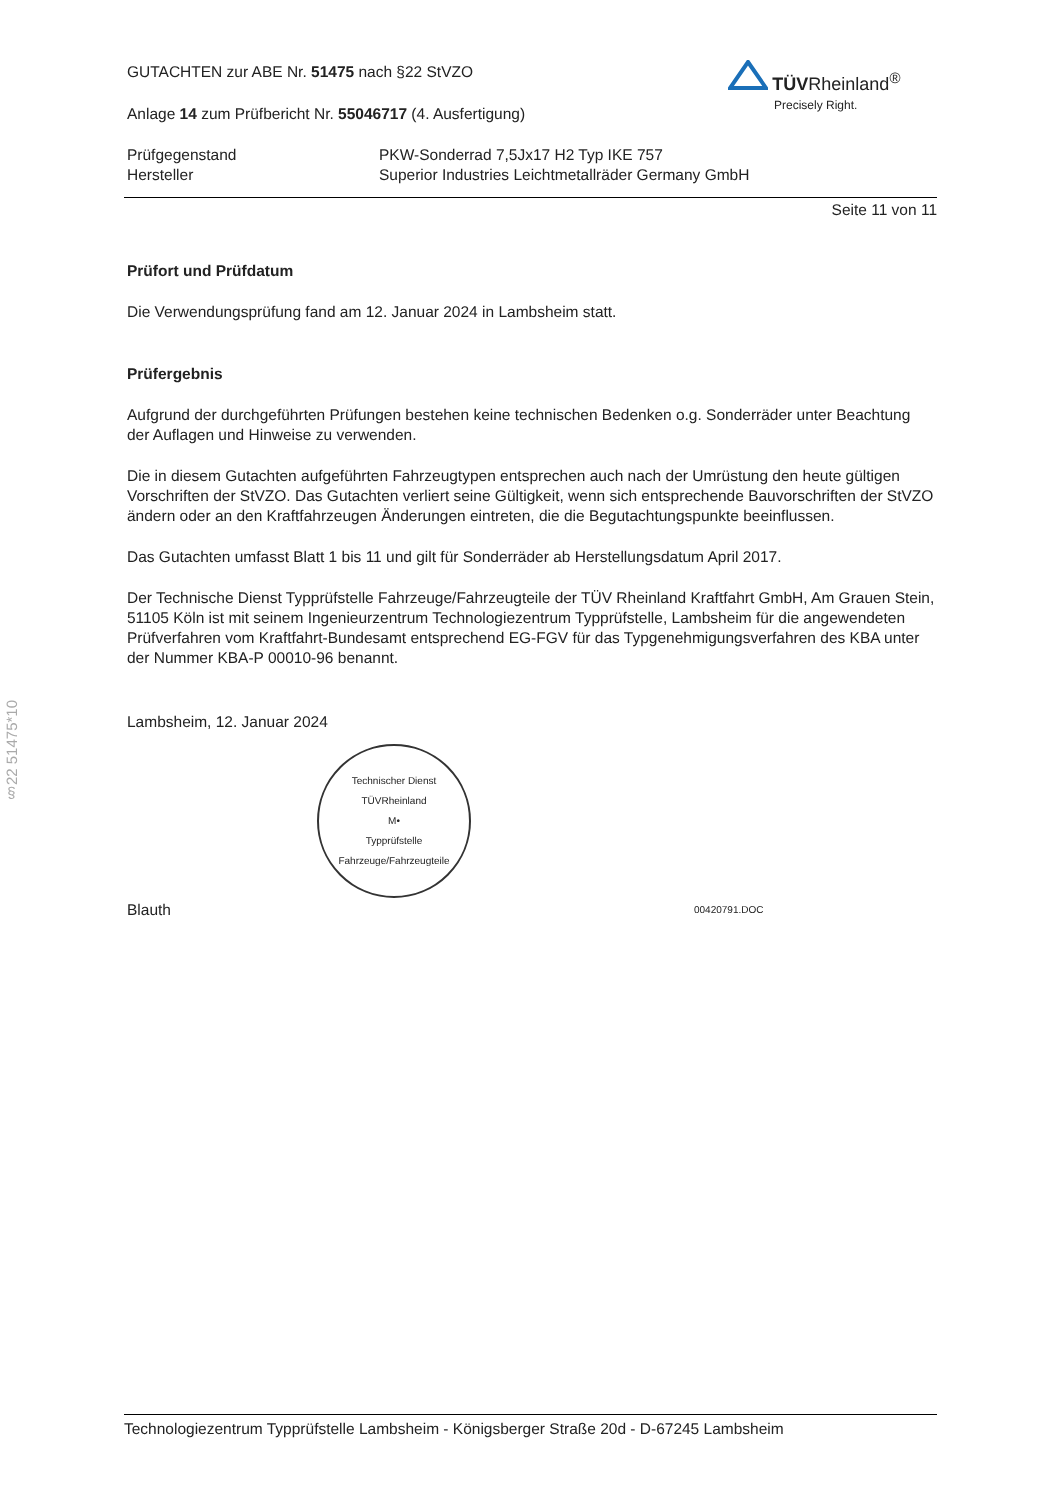TÜVRheinland<sup>®</sup>
Precisely Right.
§22 51475*10
GUTACHTEN zur ABE Nr. 51475 nach §22 StVZO
Anlage 14 zum Prüfbericht Nr. 55046717 (4. Ausfertigung)
Prüfgegenstand PKW-Sonderrad 7,5Jx17 H2 Typ IKE 757
Hersteller Superior Industries Leichtmetallräder Germany GmbH
Seite 11 von 11
Prüfort und Prüfdatum
Die Verwendungsprüfung fand am 12. Januar 2024 in Lambsheim statt.
Prüfergebnis
Aufgrund der durchgeführten Prüfungen bestehen keine technischen Bedenken o.g. Sonderräder unter Beachtung der Auflagen und Hinweise zu verwenden.
Die in diesem Gutachten aufgeführten Fahrzeugtypen entsprechen auch nach der Umrüstung den heute gültigen Vorschriften der StVZO. Das Gutachten verliert seine Gültigkeit, wenn sich entsprechende Bauvorschriften der StVZO ändern oder an den Kraftfahrzeugen Änderungen eintreten, die die Begutachtungspunkte beeinflussen.
Das Gutachten umfasst Blatt 1 bis 11 und gilt für Sonderräder ab Herstellungsdatum April 2017.
Der Technische Dienst Typprüfstelle Fahrzeuge/Fahrzeugteile der TÜV Rheinland Kraftfahrt GmbH, Am Grauen Stein, 51105 Köln ist mit seinem Ingenieurzentrum Technologiezentrum Typprüfstelle, Lambsheim für die angewendeten Prüfverfahren vom Kraftfahrt-Bundesamt entsprechend EG-FGV für das Typgenehmigungsverfahren des KBA unter der Nummer KBA-P 00010-96 benannt.
Lambsheim, 12. Januar 2024
Technischer Dienst
TÜVRheinland
M•
Typprüfstelle Fahrzeuge/Fahrzeugteile
Blauth 00420791.DOC
Technologiezentrum Typprüfstelle Lambsheim - Königsberger Straße 20d - D-67245 Lambsheim